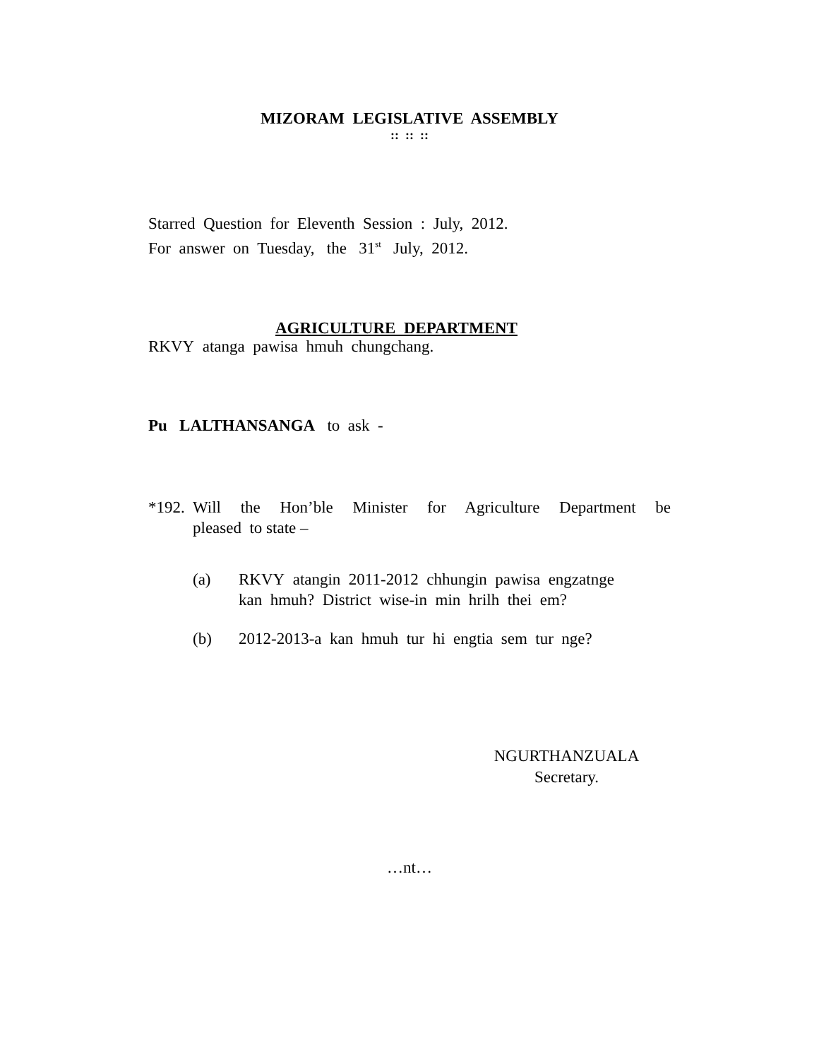MIZORAM LEGISLATIVE ASSEMBLY
:: :: ::
Starred Question for Eleventh Session : July, 2012.
For answer on Tuesday, the 31<sup>st</sup> July, 2012.
AGRICULTURE DEPARTMENT
RKVY atanga pawisa hmuh chungchang.
Pu LALTHANSANGA to ask -
*192. Will the Hon’ble Minister for Agriculture Department be pleased to state –
(a) RKVY atangin 2011-2012 chhungin pawisa engzatnge
kan hmuh? District wise-in min hrilh thei em?
(b) 2012-2013-a kan hmuh tur hi engtia sem tur nge?
NGURTHANZUALA
Secretary.
…nt…